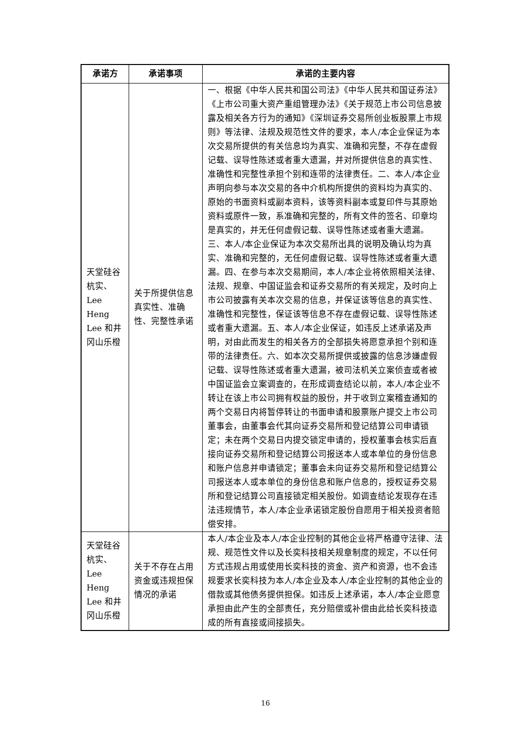| 承诺方 | 承诺事项 | 承诺的主要内容 |
| --- | --- | --- |
| 天堂硅谷杭实、Lee Heng Lee 和井冈山乐橙 | 关于所提供信息真实性、准确性、完整性承诺 | 一、根据《中华人民共和国公司法》《中华人民共和国证券法》《上市公司重大资产重组管理办法》《关于规范上市公司信息披露及相关各方行为的通知》《深圳证券交易所创业板股票上市规则》等法律、法规及规范性文件的要求，本人/本企业保证为本次交易所提供的有关信息均为真实、准确和完整，不存在虚假记载、误导性陈述或者重大遗漏，并对所提供信息的真实性、准确性和完整性承担个别和连带的法律责任。二、本人/本企业声明向参与本次交易的各中介机构所提供的资料均为真实的、原始的书面资料或副本资料，该等资料副本或复印件与其原始资料或原件一致，系准确和完整的，所有文件的签名、印章均是真实的，并无任何虚假记载、误导性陈述或者重大遗漏。 三、本人/本企业保证为本次交易所出具的说明及确认均为真实、准确和完整的，无任何虚假记载、误导性陈述或者重大遗漏。四、在参与本次交易期间，本人/本企业将依照相关法律、法规、规章、中国证监会和证券交易所的有关规定，及时向上市公司披露有关本次交易的信息，并保证该等信息的真实性、准确性和完整性，保证该等信息不存在虚假记载、误导性陈述或者重大遗漏。五、本人/本企业保证，如违反上述承诺及声明，对由此而发生的相关各方的全部损失将愿意承担个别和连带的法律责任。六、如本次交易所提供或披露的信息涉嫌虚假记载、误导性陈述或者重大遗漏，被司法机关立案侦查或者被中国证监会立案调查的，在形成调查结论以前，本人/本企业不转让在该上市公司拥有权益的股份，并于收到立案稽查通知的两个交易日内将暂停转让的书面申请和股票账户提交上市公司董事会，由董事会代其向证券交易所和登记结算公司申请锁定；未在两个交易日内提交锁定申请的，授权董事会核实后直接向证券交易所和登记结算公司报送本人或本单位的身份信息和账户信息并申请锁定；董事会未向证券交易所和登记结算公司报送本人或本单位的身份信息和账户信息的，授权证券交易所和登记结算公司直接锁定相关股份。如调查结论发现存在违法违规情节，本人/本企业承诺锁定股份自愿用于相关投资者赔偿安排。 |
| 天堂硅谷杭实、Lee Heng Lee 和井冈山乐橙 | 关于不存在占用资金或违规担保情况的承诺 | 本人/本企业及本人/本企业控制的其他企业将严格遵守法律、法规、规范性文件以及长奕科技相关规章制度的规定，不以任何方式违规占用或使用长奕科技的资金、资产和资源，也不会违规要求长奕科技为本人/本企业及本人/本企业控制的其他企业的借款或其他债务提供担保。如违反上述承诺，本人/本企业愿意承担由此产生的全部责任，充分赔偿或补偿由此给长奕科技造成的所有直接或间接损失。 |
16